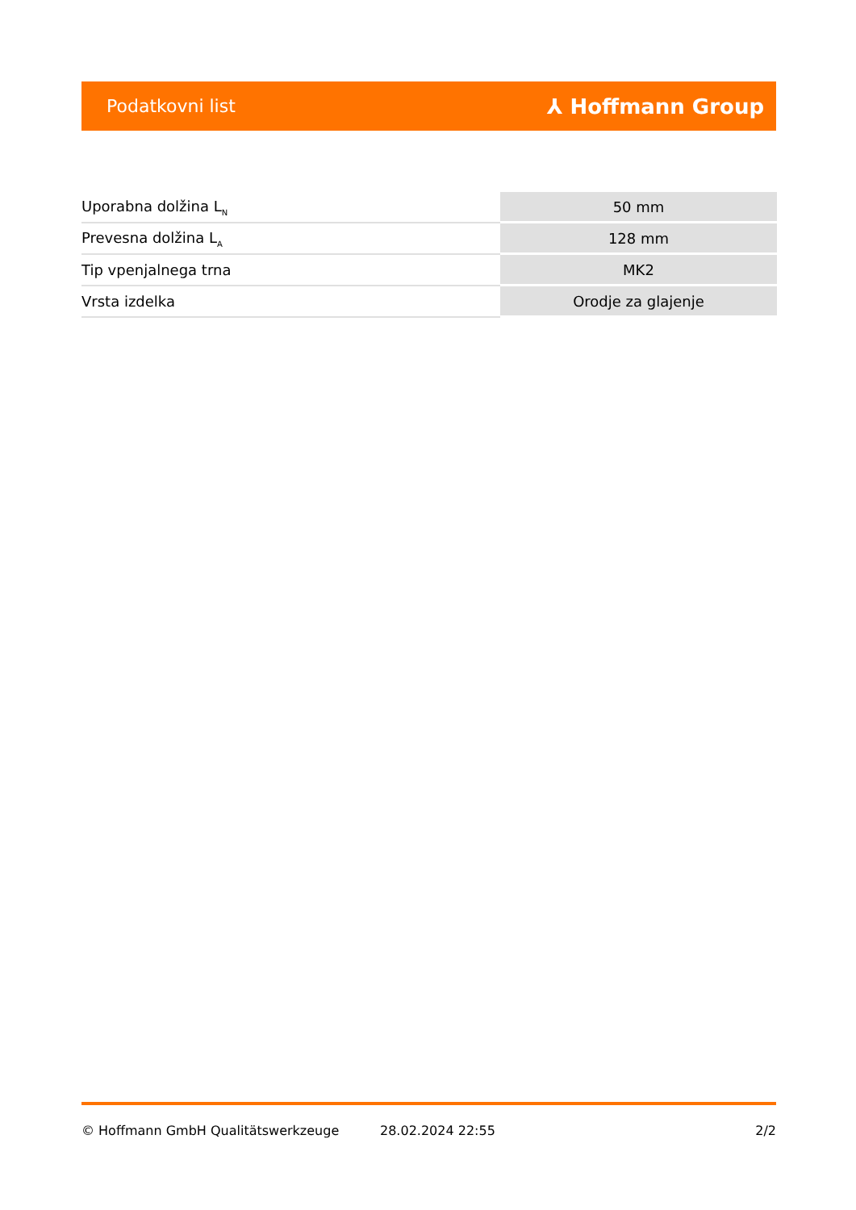Podatkovni list ⅄ Hoffmann Group
| Uporabna dolžina L<sub>N</sub> | 50 mm |
| Prevesna dolžina L<sub>A</sub> | 128 mm |
| Tip vpenjalnega trna | MK2 |
| Vrsta izdelka | Orodje za glajenje |
© Hoffmann GmbH Qualitätswerkzeuge 28.02.2024 22:55 2/2